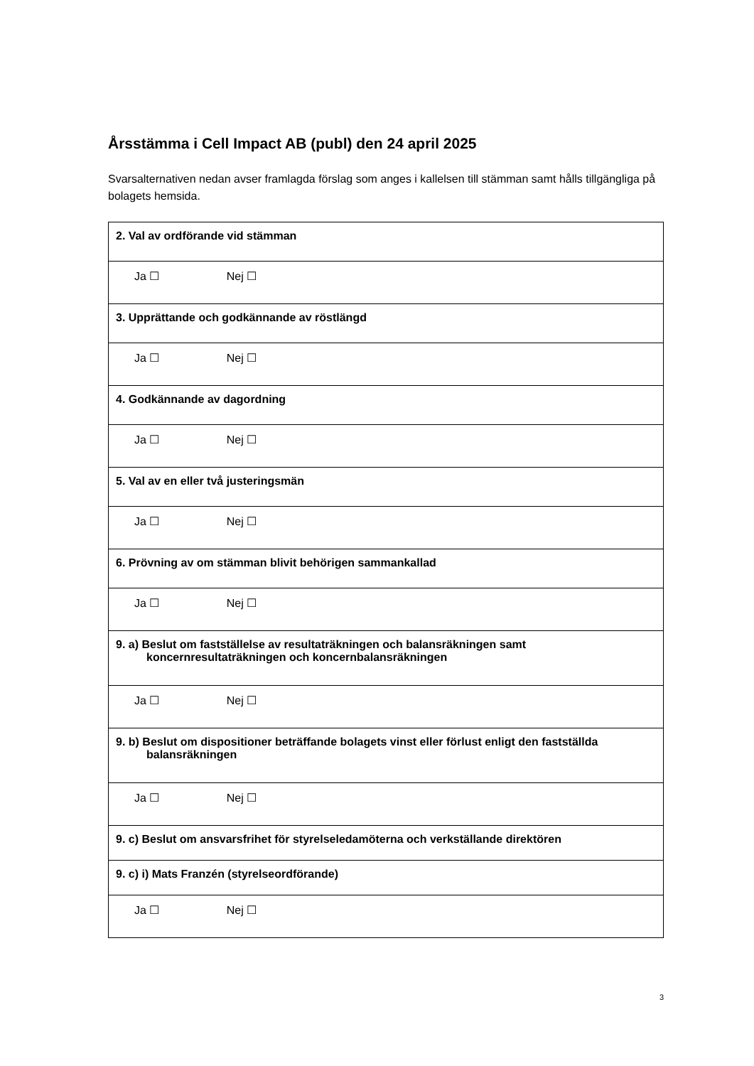Årsstämma i Cell Impact AB (publ) den 24 april 2025
Svarsalternativen nedan avser framlagda förslag som anges i kallelsen till stämman samt hålls tillgängliga på bolagets hemsida.
| 2. Val av ordförande vid stämman |
| Ja ☐ Nej ☐ |
| 3. Upprättande och godkännande av röstlängd |
| Ja ☐ Nej ☐ |
| 4. Godkännande av dagordning |
| Ja ☐ Nej ☐ |
| 5. Val av en eller två justeringsmän |
| Ja ☐ Nej ☐ |
| 6. Prövning av om stämman blivit behörigen sammankallad |
| Ja ☐ Nej ☐ |
| 9. a) Beslut om fastställelse av resultaträkningen och balansräkningen samt koncernresultaträkningen och koncernbalansräkningen |
| Ja ☐ Nej ☐ |
| 9. b) Beslut om dispositioner beträffande bolagets vinst eller förlust enligt den fastställda balansräkningen |
| Ja ☐ Nej ☐ |
| 9. c) Beslut om ansvarsfrihet för styrelseledamöterna och verkställande direktören |
| 9. c) i) Mats Franzén (styrelseordförande) |
| Ja ☐ Nej ☐ |
3